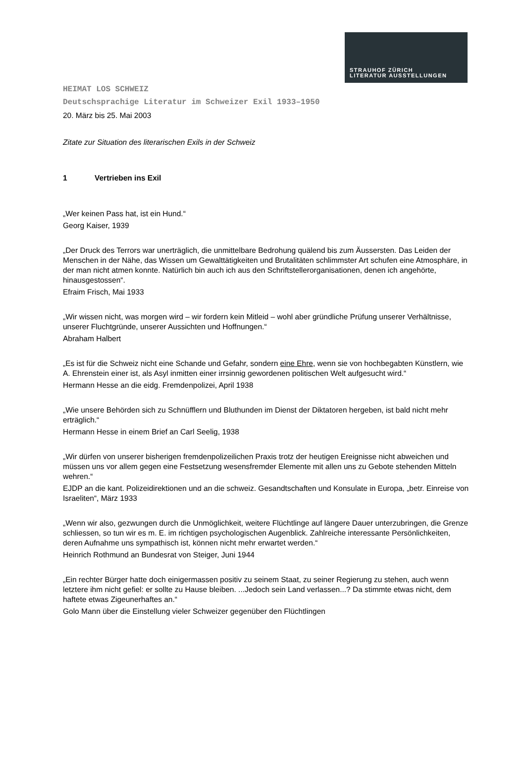STRAUHOF ZÜRICH
LITERATUR AUSSTELLUNGEN
HEIMAT LOS SCHWEIZ
Deutschsprachige Literatur im Schweizer Exil 1933–1950
20. März bis 25. Mai 2003
Zitate zur Situation des literarischen Exils in der Schweiz
1 Vertrieben ins Exil
„Wer keinen Pass hat, ist ein Hund.“
Georg Kaiser, 1939
„Der Druck des Terrors war unerträglich, die unmittelbare Bedrohung quälend bis zum Äussersten. Das Leiden der Menschen in der Nähe, das Wissen um Gewalttätigkeiten und Brutalitäten schlimmster Art schufen eine Atmosphäre, in der man nicht atmen konnte. Natürlich bin auch ich aus den Schriftstellerorganisationen, denen ich angehörte, hinausgestossen“.
Efraim Frisch, Mai 1933
„Wir wissen nicht, was morgen wird – wir fordern kein Mitleid – wohl aber gründliche Prüfung unserer Verhältnisse, unserer Fluchtgründe, unserer Aussichten und Hoffnungen.“
Abraham Halbert
„Es ist für die Schweiz nicht eine Schande und Gefahr, sondern eine Ehre, wenn sie von hochbegabten Künstlern, wie A. Ehrenstein einer ist, als Asyl inmitten einer irrsinnig gewordenen politischen Welt aufgesucht wird.“
Hermann Hesse an die eidg. Fremdenpolizei, April 1938
„Wie unsere Behörden sich zu Schnüfflern und Bluthunden im Dienst der Diktatoren hergeben, ist bald nicht mehr erträglich.“
Hermann Hesse in einem Brief an Carl Seelig, 1938
„Wir dürfen von unserer bisherigen fremdenpolizeilichen Praxis trotz der heutigen Ereignisse nicht abweichen und müssen uns vor allem gegen eine Festsetzung wesensfremder Elemente mit allen uns zu Gebote stehenden Mitteln wehren.“
EJDP an die kant. Polizeidirektionen und an die schweiz. Gesandtschaften und Konsulate in Europa, „betr. Einreise von Israeliten“, März 1933
„Wenn wir also, gezwungen durch die Unmöglichkeit, weitere Flüchtlinge auf längere Dauer unterzubringen, die Grenze schliessen, so tun wir es m. E. im richtigen psychologischen Augenblick. Zahlreiche interessante Persönlichkeiten, deren Aufnahme uns sympathisch ist, können nicht mehr erwartet werden.“
Heinrich Rothmund an Bundesrat von Steiger, Juni 1944
„Ein rechter Bürger hatte doch einigermassen positiv zu seinem Staat, zu seiner Regierung zu stehen, auch wenn letztere ihm nicht gefiel: er sollte zu Hause bleiben. ...Jedoch sein Land verlassen...? Da stimmte etwas nicht, dem haftete etwas Zigeunerhaftes an.“
Golo Mann über die Einstellung vieler Schweizer gegenüber den Flüchtlingen